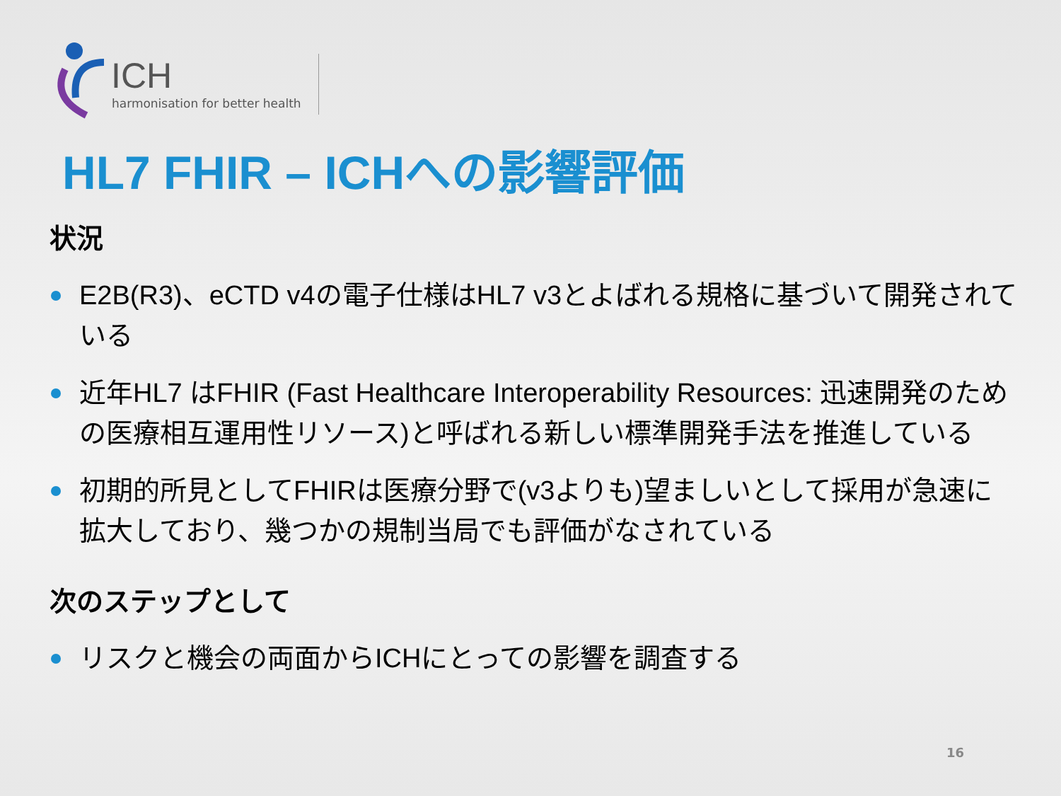ICH
harmonisation for better health
HL7 FHIR – ICHへの影響評価
状況
E2B(R3)、eCTD v4の電子仕様はHL7 v3とよばれる規格に基づいて開発されている
近年HL7 はFHIR (Fast Healthcare Interoperability Resources: 迅速開発のための医療相互運用性リソース)と呼ばれる新しい標準開発手法を推進している
初期的所見としてFHIRは医療分野で(v3よりも)望ましいとして採用が急速に拡大しており、幾つかの規制当局でも評価がなされている
次のステップとして
リスクと機会の両面からICHにとっての影響を調査する
16